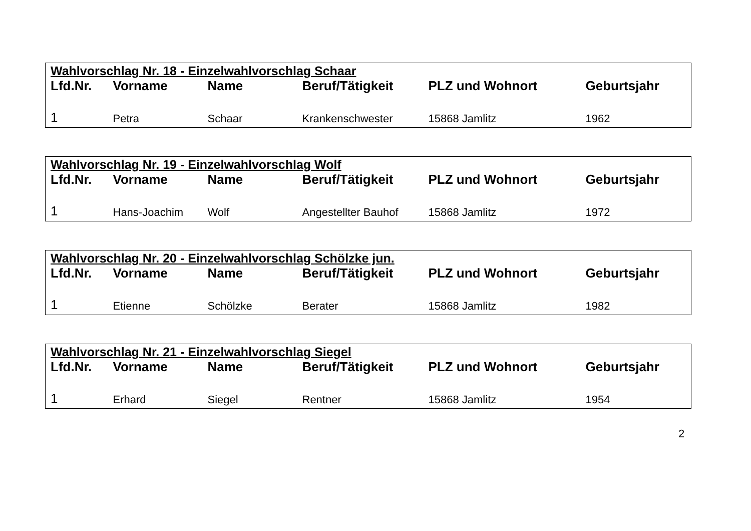| Wahlvorschlag Nr. 18 - Einzelwahlvorschlag Schaar | | | | | |
| Lfd.Nr. | Vorname | Name | Beruf/Tätigkeit | PLZ und Wohnort | Geburtsjahr |
| 1 | Petra | Schaar | Krankenschwester | 15868 Jamlitz | 1962 |
| Wahlvorschlag Nr. 19 - Einzelwahlvorschlag Wolf | | | | | |
| Lfd.Nr. | Vorname | Name | Beruf/Tätigkeit | PLZ und Wohnort | Geburtsjahr |
| 1 | Hans-Joachim | Wolf | Angestellter Bauhof | 15868 Jamlitz | 1972 |
| Wahlvorschlag Nr. 20 - Einzelwahlvorschlag Schölzke jun. | | | | | |
| Lfd.Nr. | Vorname | Name | Beruf/Tätigkeit | PLZ und Wohnort | Geburtsjahr |
| 1 | Etienne | Schölzke | Berater | 15868 Jamlitz | 1982 |
| Wahlvorschlag Nr. 21 - Einzelwahlvorschlag Siegel | | | | | |
| Lfd.Nr. | Vorname | Name | Beruf/Tätigkeit | PLZ und Wohnort | Geburtsjahr |
| 1 | Erhard | Siegel | Rentner | 15868 Jamlitz | 1954 |
2